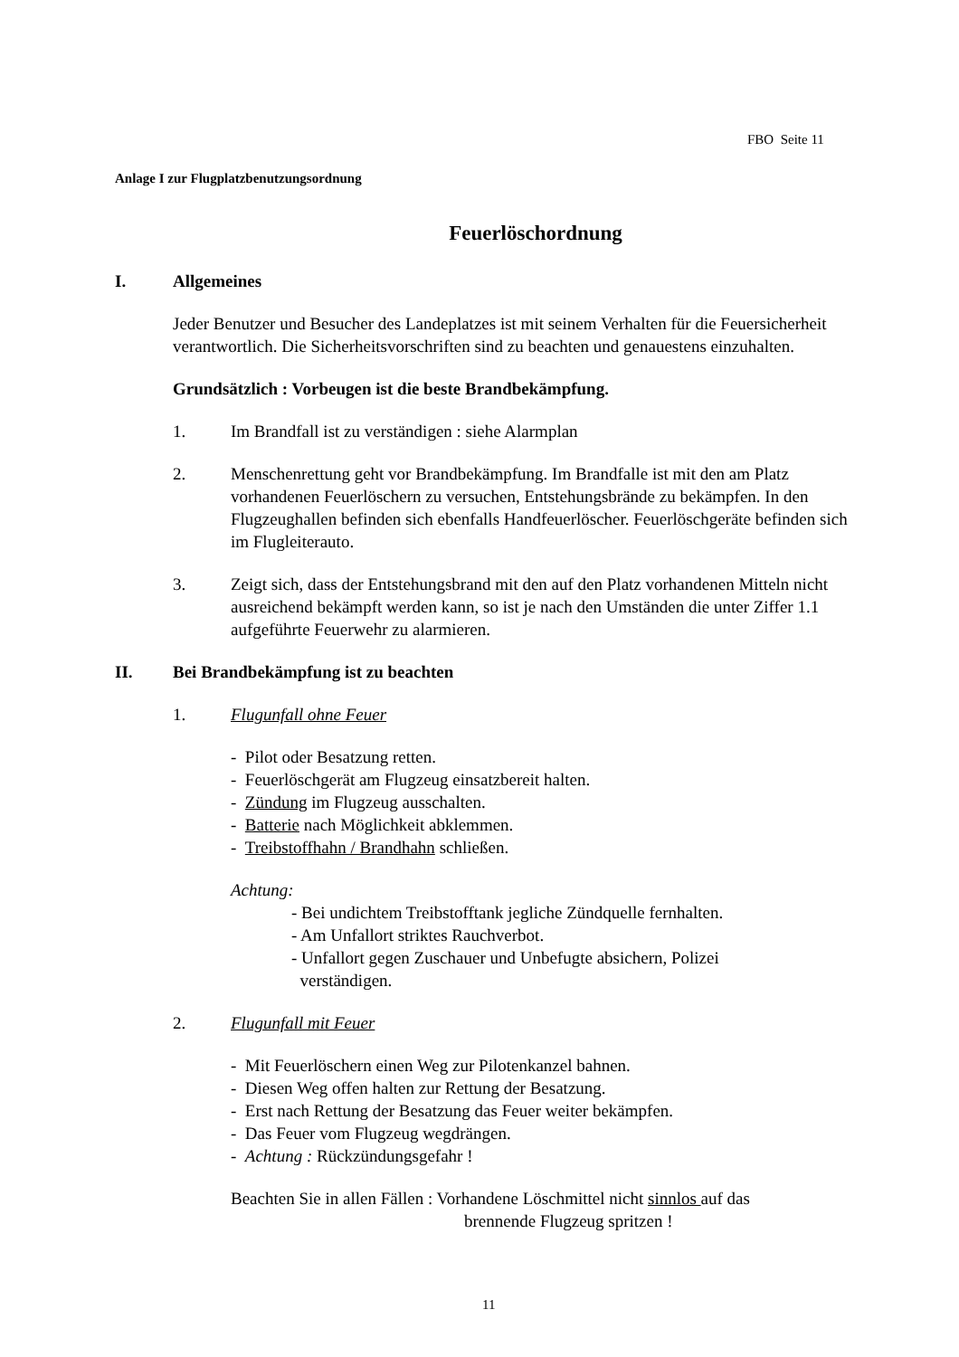FBO Seite 11
Anlage I zur Flugplatzbenutzungsordnung
Feuerlöschordnung
I. Allgemeines
Jeder Benutzer und Besucher des Landeplatzes ist mit seinem Verhalten für die Feuersicherheit verantwortlich. Die Sicherheitsvorschriften sind zu beachten und genauestens einzuhalten.
Grundsätzlich : Vorbeugen ist die beste Brandbekämpfung.
1. Im Brandfall ist zu verständigen : siehe Alarmplan
2. Menschenrettung geht vor Brandbekämpfung. Im Brandfalle ist mit den am Platz vorhandenen Feuerlöschern zu versuchen, Entstehungsbrände zu bekämpfen. In den Flugzeughallen befinden sich ebenfalls Handfeuerlöscher. Feuerlöschgeräte befinden sich im Flugleiterauto.
3. Zeigt sich, dass der Entstehungsbrand mit den auf den Platz vorhandenen Mitteln nicht ausreichend bekämpft werden kann, so ist je nach den Umständen die unter Ziffer 1.1 aufgeführte Feuerwehr zu alarmieren.
II. Bei Brandbekämpfung ist zu beachten
1. Flugunfall ohne Feuer
- Pilot oder Besatzung retten.
- Feuerlöschgerät am Flugzeug einsatzbereit halten.
- Zündung im Flugzeug ausschalten.
- Batterie nach Möglichkeit abklemmen.
- Treibstoffhahn / Brandhahn schließen.
Achtung:
- Bei undichtem Treibstofftank jegliche Zündquelle fernhalten.
- Am Unfallort striktes Rauchverbot.
- Unfallort gegen Zuschauer und Unbefugte absichern, Polizei
verständigen.
2. Flugunfall mit Feuer
- Mit Feuerlöschern einen Weg zur Pilotenkanzel bahnen.
- Diesen Weg offen halten zur Rettung der Besatzung.
- Erst nach Rettung der Besatzung das Feuer weiter bekämpfen.
- Das Feuer vom Flugzeug wegdrängen.
- Achtung : Rückzündungsgefahr !
Beachten Sie in allen Fällen : Vorhandene Löschmittel nicht sinnlos auf das
brennende Flugzeug spritzen !
11